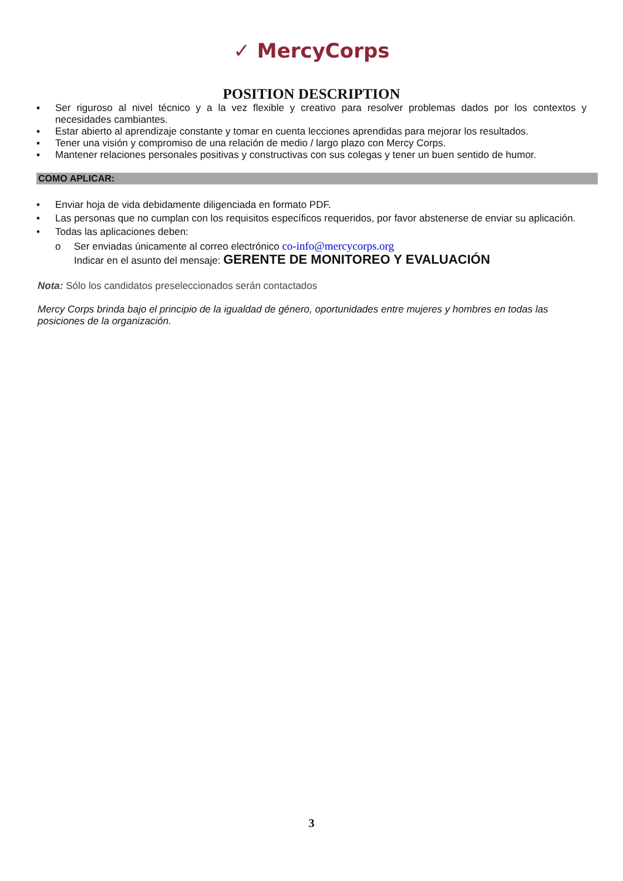✓ MercyCorps
POSITION DESCRIPTION
▪ Ser riguroso al nivel técnico y a la vez flexible y creativo para resolver problemas dados por los contextos y necesidades cambiantes.
▪ Estar abierto al aprendizaje constante y tomar en cuenta lecciones aprendidas para mejorar los resultados.
▪ Tener una visión y compromiso de una relación de medio / largo plazo con Mercy Corps.
▪ Mantener relaciones personales positivas y constructivas con sus colegas y tener un buen sentido de humor.
COMO APLICAR:
• Enviar hoja de vida debidamente diligenciada en formato PDF.
• Las personas que no cumplan con los requisitos específicos requeridos, por favor abstenerse de enviar su aplicación.
• Todas las aplicaciones deben:
o Ser enviadas únicamente al correo electrónico co-info@mercycorps.org
Indicar en el asunto del mensaje: GERENTE DE MONITOREO Y EVALUACIÓN
Nota: Sólo los candidatos preseleccionados serán contactados
Mercy Corps brinda bajo el principio de la igualdad de género, oportunidades entre mujeres y hombres en todas las posiciones de la organización.
3